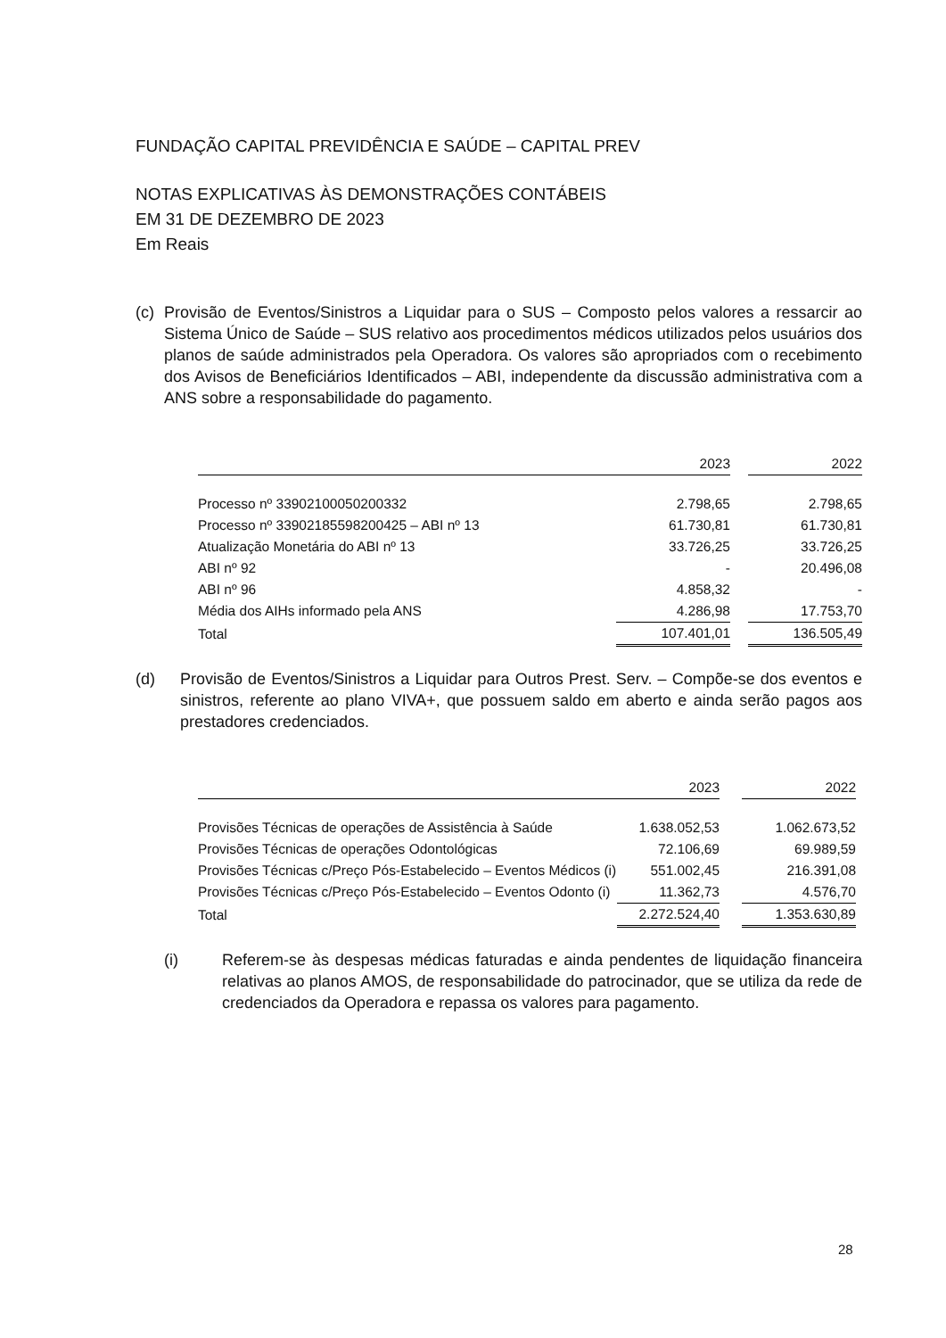FUNDAÇÃO CAPITAL PREVIDÊNCIA E SAÚDE – CAPITAL PREV
NOTAS EXPLICATIVAS ÀS DEMONSTRAÇÕES CONTÁBEIS
EM 31 DE DEZEMBRO DE 2023
Em Reais
(c) Provisão de Eventos/Sinistros a Liquidar para o SUS – Composto pelos valores a ressarcir ao Sistema Único de Saúde – SUS relativo aos procedimentos médicos utilizados pelos usuários dos planos de saúde administrados pela Operadora. Os valores são apropriados com o recebimento dos Avisos de Beneficiários Identificados – ABI, independente da discussão administrativa com a ANS sobre a responsabilidade do pagamento.
| | 2023 | | 2022 |
| --- | --- | --- | --- |
| Processo nº 33902100050200332 | 2.798,65 | | 2.798,65 |
| Processo nº 33902185598200425 – ABI nº 13 | 61.730,81 | | 61.730,81 |
| Atualização Monetária do ABI nº 13 | 33.726,25 | | 33.726,25 |
| ABI nº 92 | - | | 20.496,08 |
| ABI nº 96 | 4.858,32 | | - |
| Média dos AIHs informado pela ANS | 4.286,98 | | 17.753,70 |
| Total | 107.401,01 | | 136.505,49 |
(d) Provisão de Eventos/Sinistros a Liquidar para Outros Prest. Serv. – Compõe-se dos eventos e sinistros, referente ao plano VIVA+, que possuem saldo em aberto e ainda serão pagos aos prestadores credenciados.
| | 2023 | | 2022 |
| --- | --- | --- | --- |
| Provisões Técnicas de operações de Assistência à Saúde | 1.638.052,53 | | 1.062.673,52 |
| Provisões Técnicas de operações Odontológicas | 72.106,69 | | 69.989,59 |
| Provisões Técnicas c/Preço Pós-Estabelecido – Eventos Médicos (i) | 551.002,45 | | 216.391,08 |
| Provisões Técnicas c/Preço Pós-Estabelecido – Eventos Odonto (i) | 11.362,73 | | 4.576,70 |
| Total | 2.272.524,40 | | 1.353.630,89 |
(i) Referem-se às despesas médicas faturadas e ainda pendentes de liquidação financeira relativas ao planos AMOS, de responsabilidade do patrocinador, que se utiliza da rede de credenciados da Operadora e repassa os valores para pagamento.
28